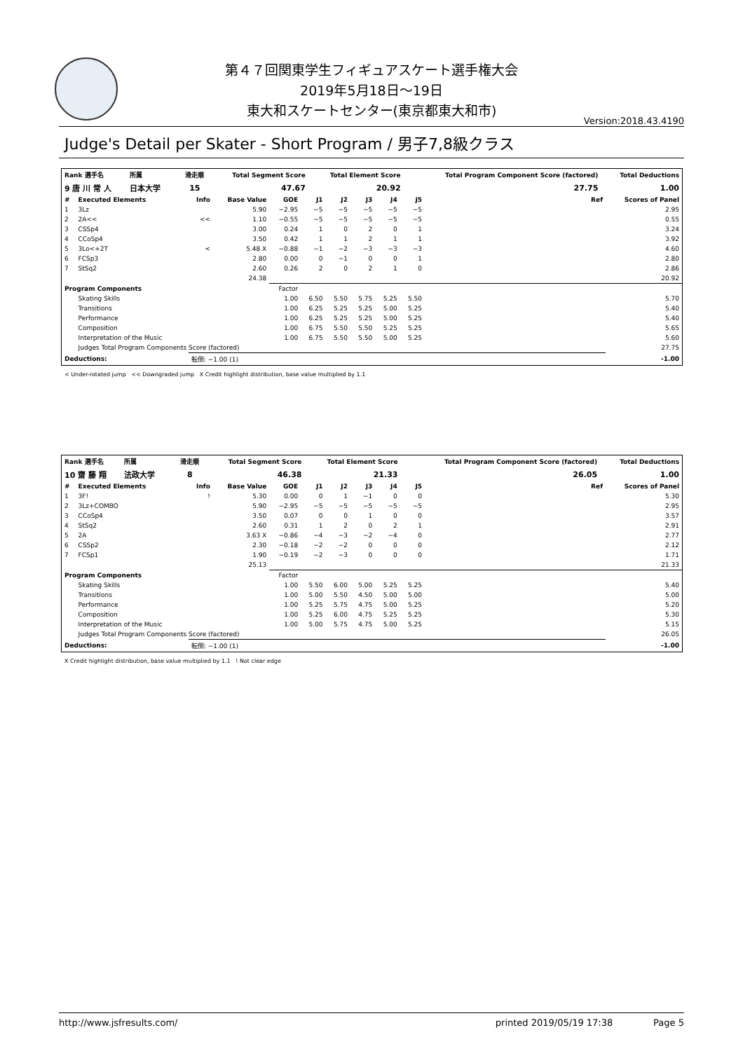第４７回関東学生フィギュアスケート選手権大会
2019年5月18日～19日
東大和スケートセンター(東京都東大和市)
Version:2018.43.4190
Judge's Detail per Skater - Short Program / 男子7,8級クラス
| Rank 選手名 | 所属 | | 滑走順 | Total Segment Score | Total Element Score | Total Program Component Score (factored) | Total Deductions |
| --- | --- | --- | --- | --- | --- | --- | --- |
| 9 唐 川 常 人 | 日本大学 | | 15 | 47.67 | 20.92 | 27.75 | 1.00 |
| # | Executed Elements | Info | Base Value | GOE | J1 | J2 | J3 | J4 | J5 | Ref | Scores of Panel |
| --- | --- | --- | --- | --- | --- | --- | --- | --- | --- | --- | --- |
| 1 | 3Lz | | 5.90 | −2.95 | −5 | −5 | −5 | −5 | −5 | | 2.95 |
| 2 | 2A<< | << | 1.10 | −0.55 | −5 | −5 | −5 | −5 | −5 | | 0.55 |
| 3 | CSSp4 | | 3.00 | 0.24 | 1 | 0 | 2 | 0 | 1 | | 3.24 |
| 4 | CCoSp4 | | 3.50 | 0.42 | 1 | 1 | 2 | 1 | 1 | | 3.92 |
| 5 | 3Lo<+2T | < | 5.48 X | −0.88 | −1 | −2 | −3 | −3 | −3 | | 4.60 |
| 6 | FCSp3 | | 2.80 | 0.00 | 0 | −1 | 0 | 0 | 1 | | 2.80 |
| 7 | StSq2 | | 2.60 | 0.26 | 2 | 0 | 2 | 1 | 0 | | 2.86 |
| | | | 24.38 | | | | | | | | 20.92 |
| Program Components | | | | Factor | | | | | | | |
| | Skating Skills | | | 1.00 | 6.50 | 5.50 | 5.75 | 5.25 | 5.50 | | 5.70 |
| | Transitions | | | 1.00 | 6.25 | 5.25 | 5.25 | 5.00 | 5.25 | | 5.40 |
| | Performance | | | 1.00 | 6.25 | 5.25 | 5.25 | 5.00 | 5.25 | | 5.40 |
| | Composition | | | 1.00 | 6.75 | 5.50 | 5.50 | 5.25 | 5.25 | | 5.65 |
| | Interpretation of the Music | | | 1.00 | 6.75 | 5.50 | 5.50 | 5.00 | 5.25 | | 5.60 |
| | Judges Total Program Components Score (factored) | | | | | | | | | | 27.75 |
| Deductions: | | 転倒: −1.00 (1) | | | | | | | | | -1.00 |
< Under-rotated jump << Downgraded jump X Credit highlight distribution, base value multiplied by 1.1
| Rank 選手名 | 所属 | | 滑走順 | Total Segment Score | Total Element Score | Total Program Component Score (factored) | Total Deductions |
| --- | --- | --- | --- | --- | --- | --- | --- |
| 10 齋 藤 翔 | 法政大学 | | 8 | 46.38 | 21.33 | 26.05 | 1.00 |
| # | Executed Elements | Info | Base Value | GOE | J1 | J2 | J3 | J4 | J5 | Ref | Scores of Panel |
| --- | --- | --- | --- | --- | --- | --- | --- | --- | --- | --- | --- |
| 1 | 3F! | ! | 5.30 | 0.00 | 0 | 1 | −1 | 0 | 0 | | 5.30 |
| 2 | 3Lz+COMBO | | 5.90 | −2.95 | −5 | −5 | −5 | −5 | −5 | | 2.95 |
| 3 | CCoSp4 | | 3.50 | 0.07 | 0 | 0 | 1 | 0 | 0 | | 3.57 |
| 4 | StSq2 | | 2.60 | 0.31 | 1 | 2 | 0 | 2 | 1 | | 2.91 |
| 5 | 2A | | 3.63 X | −0.86 | −4 | −3 | −2 | −4 | 0 | | 2.77 |
| 6 | CSSp2 | | 2.30 | −0.18 | −2 | −2 | 0 | 0 | 0 | | 2.12 |
| 7 | FCSp1 | | 1.90 | −0.19 | −2 | −3 | 0 | 0 | 0 | | 1.71 |
| | | | 25.13 | | | | | | | | 21.33 |
| Program Components | | | | Factor | | | | | | | |
| | Skating Skills | | | 1.00 | 5.50 | 6.00 | 5.00 | 5.25 | 5.25 | | 5.40 |
| | Transitions | | | 1.00 | 5.00 | 5.50 | 4.50 | 5.00 | 5.00 | | 5.00 |
| | Performance | | | 1.00 | 5.25 | 5.75 | 4.75 | 5.00 | 5.25 | | 5.20 |
| | Composition | | | 1.00 | 5.25 | 6.00 | 4.75 | 5.25 | 5.25 | | 5.30 |
| | Interpretation of the Music | | | 1.00 | 5.00 | 5.75 | 4.75 | 5.00 | 5.25 | | 5.15 |
| | Judges Total Program Components Score (factored) | | | | | | | | | | 26.05 |
| Deductions: | | 転倒: −1.00 (1) | | | | | | | | | -1.00 |
X Credit highlight distribution, base value multiplied by 1.1 ! Not clear edge
http://www.jsfresults.com/ printed 2019/05/19 17:38 Page 5